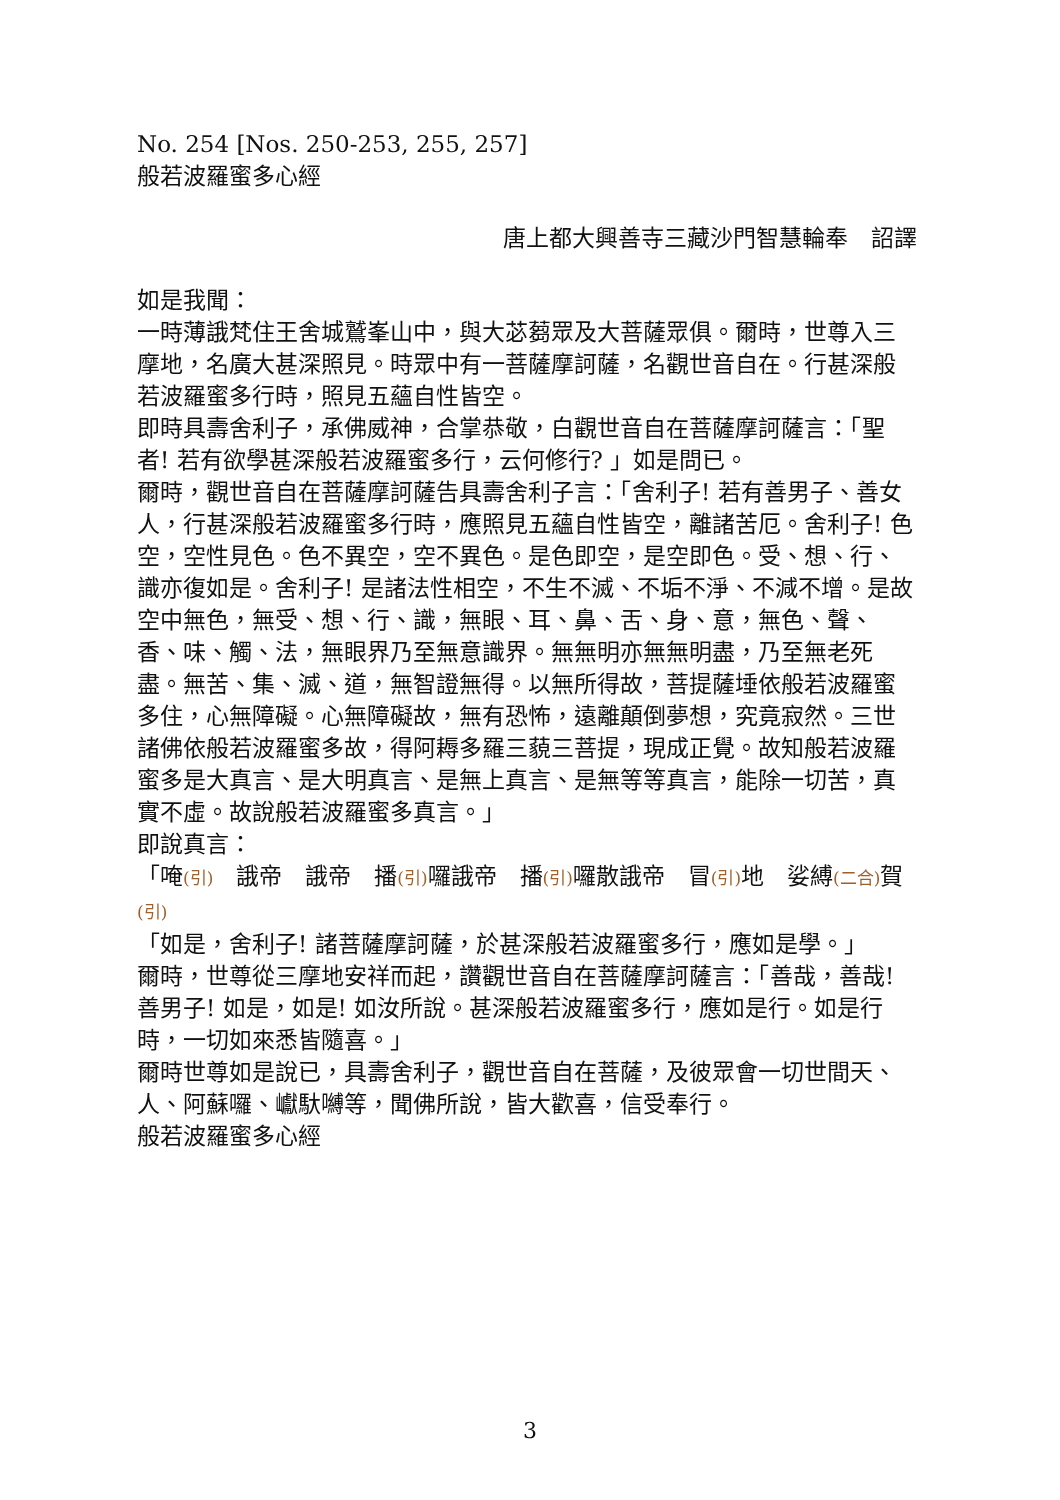No. 254 [Nos. 250-253, 255, 257]
般若波羅蜜多心經
唐上都大興善寺三藏沙門智慧輪奉　詔譯
如是我聞：
一時薄誐梵住王舍城鷲峯山中，與大苾蒭眾及大菩薩眾俱。爾時，世尊入三摩地，名廣大甚深照見。時眾中有一菩薩摩訶薩，名觀世音自在。行甚深般若波羅蜜多行時，照見五蘊自性皆空。
即時具壽舍利子，承佛威神，合掌恭敬，白觀世音自在菩薩摩訶薩言：「聖者! 若有欲學甚深般若波羅蜜多行，云何修行? 」如是問已。
爾時，觀世音自在菩薩摩訶薩告具壽舍利子言：「舍利子! 若有善男子、善女人，行甚深般若波羅蜜多行時，應照見五蘊自性皆空，離諸苦厄。舍利子! 色空，空性見色。色不異空，空不異色。是色即空，是空即色。受、想、行、識亦復如是。舍利子! 是諸法性相空，不生不滅、不垢不淨、不減不增。是故空中無色，無受、想、行、識，無眼、耳、鼻、舌、身、意，無色、聲、香、味、觸、法，無眼界乃至無意識界。無無明亦無無明盡，乃至無老死盡。無苦、集、滅、道，無智證無得。以無所得故，菩提薩埵依般若波羅蜜多住，心無障礙。心無障礙故，無有恐怖，遠離顛倒夢想，究竟寂然。三世諸佛依般若波羅蜜多故，得阿耨多羅三藐三菩提，現成正覺。故知般若波羅蜜多是大真言、是大明真言、是無上真言、是無等等真言，能除一切苦，真實不虛。故說般若波羅蜜多真言。」
即說真言：
「唵(引)　誐帝　誐帝　播(引) 囉誐帝　播(引) 囉散誐帝　冒(引) 地　娑縛(二合) 賀(引)
「如是，舍利子! 諸菩薩摩訶薩，於甚深般若波羅蜜多行，應如是學。」
爾時，世尊從三摩地安祥而起，讚觀世音自在菩薩摩訶薩言：「善哉，善哉! 善男子! 如是，如是! 如汝所說。甚深般若波羅蜜多行，應如是行。如是行時，一切如來悉皆隨喜。」
爾時世尊如是說已，具壽舍利子，觀世音自在菩薩，及彼眾會一切世間天、人、阿蘇囉、巘馱嚩等，聞佛所說，皆大歡喜，信受奉行。
般若波羅蜜多心經
3